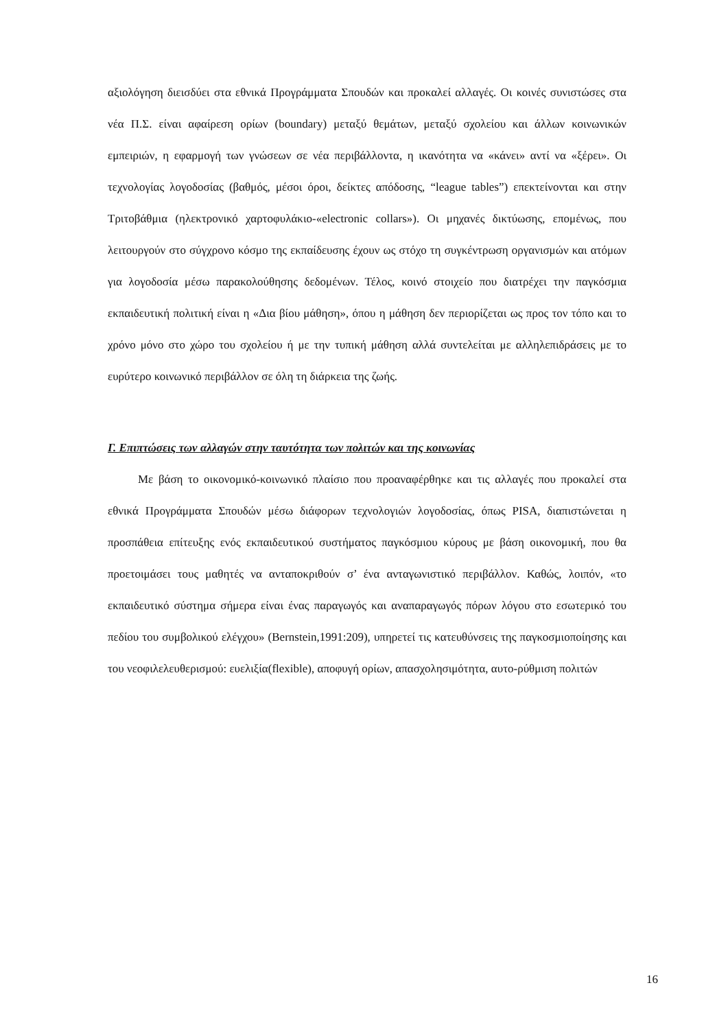αξιολόγηση διεισδύει στα εθνικά Προγράμματα Σπουδών και προκαλεί αλλαγές. Οι κοινές συνιστώσες στα νέα Π.Σ. είναι αφαίρεση ορίων (boundary) μεταξύ θεμάτων, μεταξύ σχολείου και άλλων κοινωνικών εμπειριών, η εφαρμογή των γνώσεων σε νέα περιβάλλοντα, η ικανότητα να «κάνει» αντί να «ξέρει». Οι τεχνολογίας λογοδοσίας (βαθμός, μέσοι όροι, δείκτες απόδοσης, “league tables”) επεκτείνονται και στην Τριτοβάθμια (ηλεκτρονικό χαρτοφυλάκιο-«electronic collars»). Οι μηχανές δικτύωσης, επομένως, που λειτουργούν στο σύγχρονο κόσμο της εκπαίδευσης έχουν ως στόχο τη συγκέντρωση οργανισμών και ατόμων για λογοδοσία μέσω παρακολούθησης δεδομένων. Τέλος, κοινό στοιχείο που διατρέχει την παγκόσμια εκπαιδευτική πολιτική είναι η «Δια βίου μάθηση», όπου η μάθηση δεν περιορίζεται ως προς τον τόπο και το χρόνο μόνο στο χώρο του σχολείου ή με την τυπική μάθηση αλλά συντελείται με αλληλεπιδράσεις με το ευρύτερο κοινωνικό περιβάλλον σε όλη τη διάρκεια της ζωής.
Γ. Επιπτώσεις των αλλαγών στην ταυτότητα των πολιτών και της κοινωνίας
Με βάση το οικονομικό-κοινωνικό πλαίσιο που προαναφέρθηκε και τις αλλαγές που προκαλεί στα εθνικά Προγράμματα Σπουδών μέσω διάφορων τεχνολογιών λογοδοσίας, όπως PISA, διαπιστώνεται η προσπάθεια επίτευξης ενός εκπαιδευτικού συστήματος παγκόσμιου κύρους με βάση οικονομική, που θα προετοιμάσει τους μαθητές να ανταποκριθούν σ’ ένα ανταγωνιστικό περιβάλλον. Καθώς, λοιπόν, «το εκπαιδευτικό σύστημα σήμερα είναι ένας παραγωγός και αναπαραγωγός πόρων λόγου στο εσωτερικό του πεδίου του συμβολικού ελέγχου» (Bernstein,1991:209), υπηρετεί τις κατευθύνσεις της παγκοσμιοποίησης και του νεοφιλελευθερισμού: ευελιξία(flexible), αποφυγή ορίων, απασχολησιμότητα, αυτο-ρύθμιση πολιτών
16